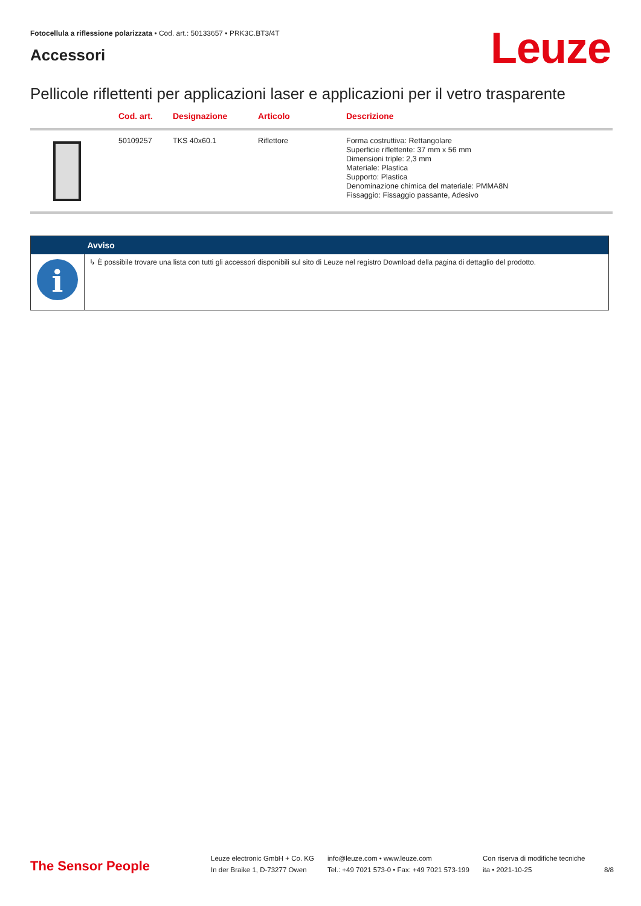Fotocellula a riflessione polarizzata • Cod. art.: 50133657 • PRK3C.BT3/4T
Accessori Leuze
Pellicole riflettenti per applicazioni laser e applicazioni per il vetro trasparente
| | Cod. art. | Designazione | Articolo | Descrizione |
| --- | --- | --- | --- | --- |
| | 50109257 | TKS 40x60.1 | Riflettore | Forma costruttiva: Rettangolare Superficie riflettente: 37 mm x 56 mm Dimensioni triple: 2,3 mm Materiale: Plastica Supporto: Plastica Denominazione chimica del materiale: PMMA8N Fissaggio: Fissaggio passante, Adesivo |
| | Avviso |
| --- | --- |
| i | ↳ È possibile trovare una lista con tutti gli accessori disponibili sul sito di Leuze nel registro Download della pagina di dettaglio del prodotto. |
The Sensor People
Leuze electronic GmbH + Co. KG
In der Braike 1, D-73277 Owen
info@leuze.com • www.leuze.com
Tel.: +49 7021 573-0 • Fax: +49 7021 573-199
Con riserva di modifiche tecniche
ita • 2021-10-25
8/8